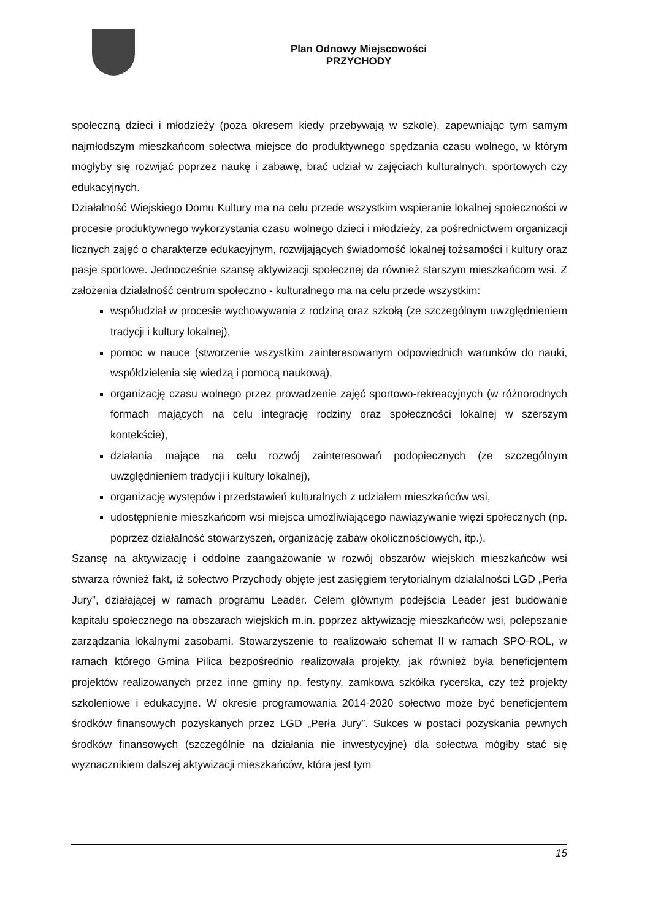Plan Odnowy Miejscowości
PRZYCHODY
społeczną dzieci i młodzieży (poza okresem kiedy przebywają w szkole), zapewniając tym samym najmłodszym mieszkańcom sołectwa miejsce do produktywnego spędzania czasu wolnego, w którym mogłyby się rozwijać poprzez naukę i zabawę, brać udział w zajęciach kulturalnych, sportowych czy edukacyjnych.
Działalność Wiejskiego Domu Kultury ma na celu przede wszystkim wspieranie lokalnej społeczności w procesie produktywnego wykorzystania czasu wolnego dzieci i młodzieży, za pośrednictwem organizacji licznych zajęć o charakterze edukacyjnym, rozwijających świadomość lokalnej tożsamości i kultury oraz pasje sportowe. Jednocześnie szansę aktywizacji społecznej da również starszym mieszkańcom wsi. Z założenia działalność centrum społeczno - kulturalnego ma na celu przede wszystkim:
współudział w procesie wychowywania z rodziną oraz szkołą (ze szczególnym uwzględnieniem tradycji i kultury lokalnej),
pomoc w nauce (stworzenie wszystkim zainteresowanym odpowiednich warunków do nauki, współdzielenia się wiedzą i pomocą naukową),
organizację czasu wolnego przez prowadzenie zajęć sportowo-rekreacyjnych (w różnorodnych formach mających na celu integrację rodziny oraz społeczności lokalnej w szerszym kontekście),
działania mające na celu rozwój zainteresowań podopiecznych (ze szczególnym uwzględnieniem tradycji i kultury lokalnej),
organizację występów i przedstawień kulturalnych z udziałem mieszkańców wsi,
udostępnienie mieszkańcom wsi miejsca umożliwiającego nawiązywanie więzi społecznych (np. poprzez działalność stowarzyszeń, organizację zabaw okolicznościowych, itp.).
Szansę na aktywizację i oddolne zaangażowanie w rozwój obszarów wiejskich mieszkańców wsi stwarza również fakt, iż sołectwo Przychody objęte jest zasięgiem terytorialnym działalności LGD „Perła Jury”, działającej w ramach programu Leader. Celem głównym podejścia Leader jest budowanie kapitału społecznego na obszarach wiejskich m.in. poprzez aktywizację mieszkańców wsi, polepszanie zarządzania lokalnymi zasobami. Stowarzyszenie to realizowało schemat II w ramach SPO-ROL, w ramach którego Gmina Pilica bezpośrednio realizowała projekty, jak również była beneficjentem projektów realizowanych przez inne gminy np. festyny, zamkowa szkółka rycerska, czy też projekty szkoleniowe i edukacyjne. W okresie programowania 2014-2020 sołectwo może być beneficjentem środków finansowych pozyskanych przez LGD „Perła Jury”. Sukces w postaci pozyskania pewnych środków finansowych (szczególnie na działania nie inwestycyjne) dla sołectwa mógłby stać się wyznacznikiem dalszej aktywizacji mieszkańców, która jest tym
15